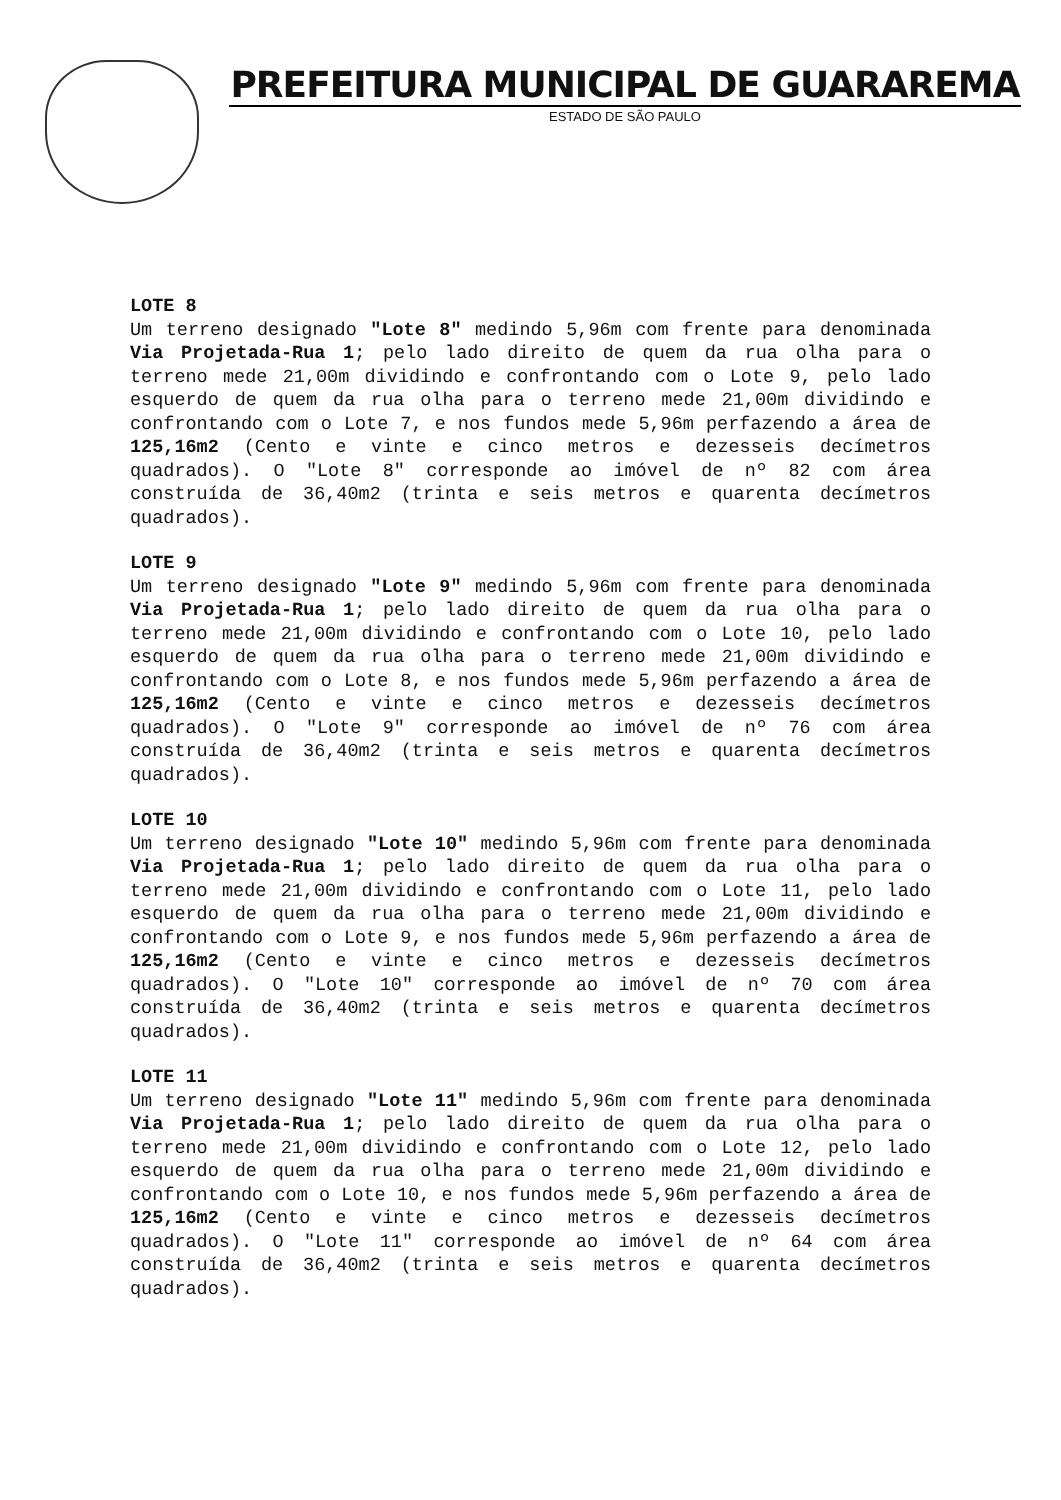PREFEITURA MUNICIPAL DE GUARAREMA
ESTADO DE SÃO PAULO
LOTE 8
Um terreno designado "Lote 8" medindo 5,96m com frente para denominada Via Projetada-Rua 1; pelo lado direito de quem da rua olha para o terreno mede 21,00m dividindo e confrontando com o Lote 9, pelo lado esquerdo de quem da rua olha para o terreno mede 21,00m dividindo e confrontando com o Lote 7, e nos fundos mede 5,96m perfazendo a área de 125,16m2 (Cento e vinte e cinco metros e dezesseis decímetros quadrados). O "Lote 8" corresponde ao imóvel de nº 82 com área construída de 36,40m2 (trinta e seis metros e quarenta decímetros quadrados).
LOTE 9
Um terreno designado "Lote 9" medindo 5,96m com frente para denominada Via Projetada-Rua 1; pelo lado direito de quem da rua olha para o terreno mede 21,00m dividindo e confrontando com o Lote 10, pelo lado esquerdo de quem da rua olha para o terreno mede 21,00m dividindo e confrontando com o Lote 8, e nos fundos mede 5,96m perfazendo a área de 125,16m2 (Cento e vinte e cinco metros e dezesseis decímetros quadrados). O "Lote 9" corresponde ao imóvel de nº 76 com área construída de 36,40m2 (trinta e seis metros e quarenta decímetros quadrados).
LOTE 10
Um terreno designado "Lote 10" medindo 5,96m com frente para denominada Via Projetada-Rua 1; pelo lado direito de quem da rua olha para o terreno mede 21,00m dividindo e confrontando com o Lote 11, pelo lado esquerdo de quem da rua olha para o terreno mede 21,00m dividindo e confrontando com o Lote 9, e nos fundos mede 5,96m perfazendo a área de 125,16m2 (Cento e vinte e cinco metros e dezesseis decímetros quadrados). O "Lote 10" corresponde ao imóvel de nº 70 com área construída de 36,40m2 (trinta e seis metros e quarenta decímetros quadrados).
LOTE 11
Um terreno designado "Lote 11" medindo 5,96m com frente para denominada Via Projetada-Rua 1; pelo lado direito de quem da rua olha para o terreno mede 21,00m dividindo e confrontando com o Lote 12, pelo lado esquerdo de quem da rua olha para o terreno mede 21,00m dividindo e confrontando com o Lote 10, e nos fundos mede 5,96m perfazendo a área de 125,16m2 (Cento e vinte e cinco metros e dezesseis decímetros quadrados). O "Lote 11" corresponde ao imóvel de nº 64 com área construída de 36,40m2 (trinta e seis metros e quarenta decímetros quadrados).